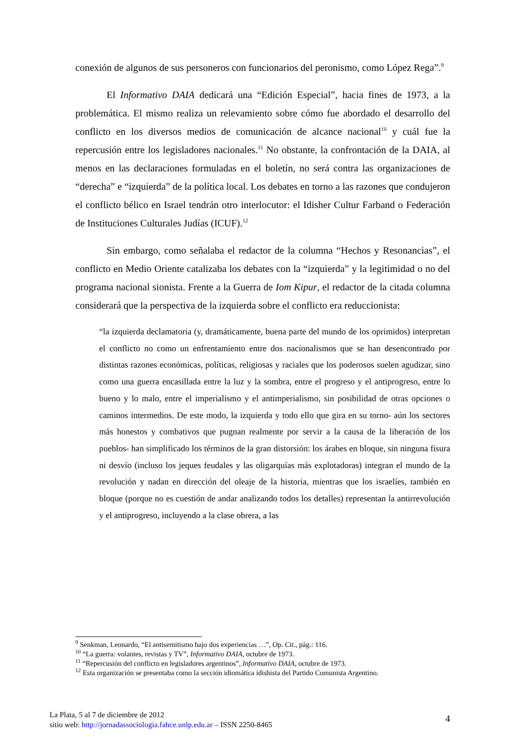conexión de algunos de sus personeros con funcionarios del peronismo, como López Rega”.<sup>9</sup>
El Informativo DAIA dedicará una “Edición Especial”, hacia fines de 1973, a la problemática. El mismo realiza un relevamiento sobre cómo fue abordado el desarrollo del conflicto en los diversos medios de comunicación de alcance nacional<sup>10</sup> y cuál fue la repercusión entre los legisladores nacionales.<sup>11</sup> No obstante, la confrontación de la DAIA, al menos en las declaraciones formuladas en el boletín, no será contra las organizaciones de “derecha” e “izquierda” de la política local. Los debates en torno a las razones que condujeron el conflicto bélico en Israel tendrán otro interlocutor: el Idisher Cultur Farband o Federación de Instituciones Culturales Judías (ICUF).<sup>12</sup>
Sin embargo, como señalaba el redactor de la columna “Hechos y Resonancias”, el conflicto en Medio Oriente catalizaba los debates con la “izquierda” y la legitimidad o no del programa nacional sionista. Frente a la Guerra de Iom Kipur, el redactor de la citada columna considerará que la perspectiva de la izquierda sobre el conflicto era reduccionista:
“la izquierda declamatoria (y, dramáticamente, buena parte del mundo de los oprimidos) interpretan el conflicto no como un enfrentamiento entre dos nacionalismos que se han desencontrado por distintas razones económicas, políticas, religiosas y raciales que los poderosos suelen agudizar, sino como una guerra encasillada entre la luz y la sombra, entre el progreso y el antiprogreso, entre lo bueno y lo malo, entre el imperialismo y el antimperialismo, sin posibilidad de otras opciones o caminos intermedios. De este modo, la izquierda y todo ello que gira en su torno- aún los sectores más honestos y combativos que pugnan realmente por servir a la causa de la liberación de los pueblos- han simplificado los términos de la gran distorsión: los árabes en bloque, sin ninguna fisura ni desvío (incluso los jeques feudales y las oligarquías más explotadoras) integran el mundo de la revolución y nadan en dirección del oleaje de la historia, mientras que los israelíes, también en bloque (porque no es cuestión de andar analizando todos los detalles) representan la antirrevolución y el antiprogreso, incluyendo a la clase obrera, a las
<sup>9</sup> Senkman, Leonardo, “El antisemitismo bajo dos experiencias …”, Op. Cit., pág.: 116.
<sup>10</sup> “La guerra: volantes, revistas y TV”, Informativo DAIA, octubre de 1973.
<sup>11</sup> “Repercusión del conflicto en legisladores argentinos”, Informativo DAIA, octubre de 1973.
<sup>12</sup> Esta organización se presentaba como la sección idiomática idishista del Partido Comunista Argentino.
La Plata, 5 al 7 de diciembre de 2012
sitio web: http://jornadassociologia.fahce.unlp.edu.ar – ISSN 2250-8465
4